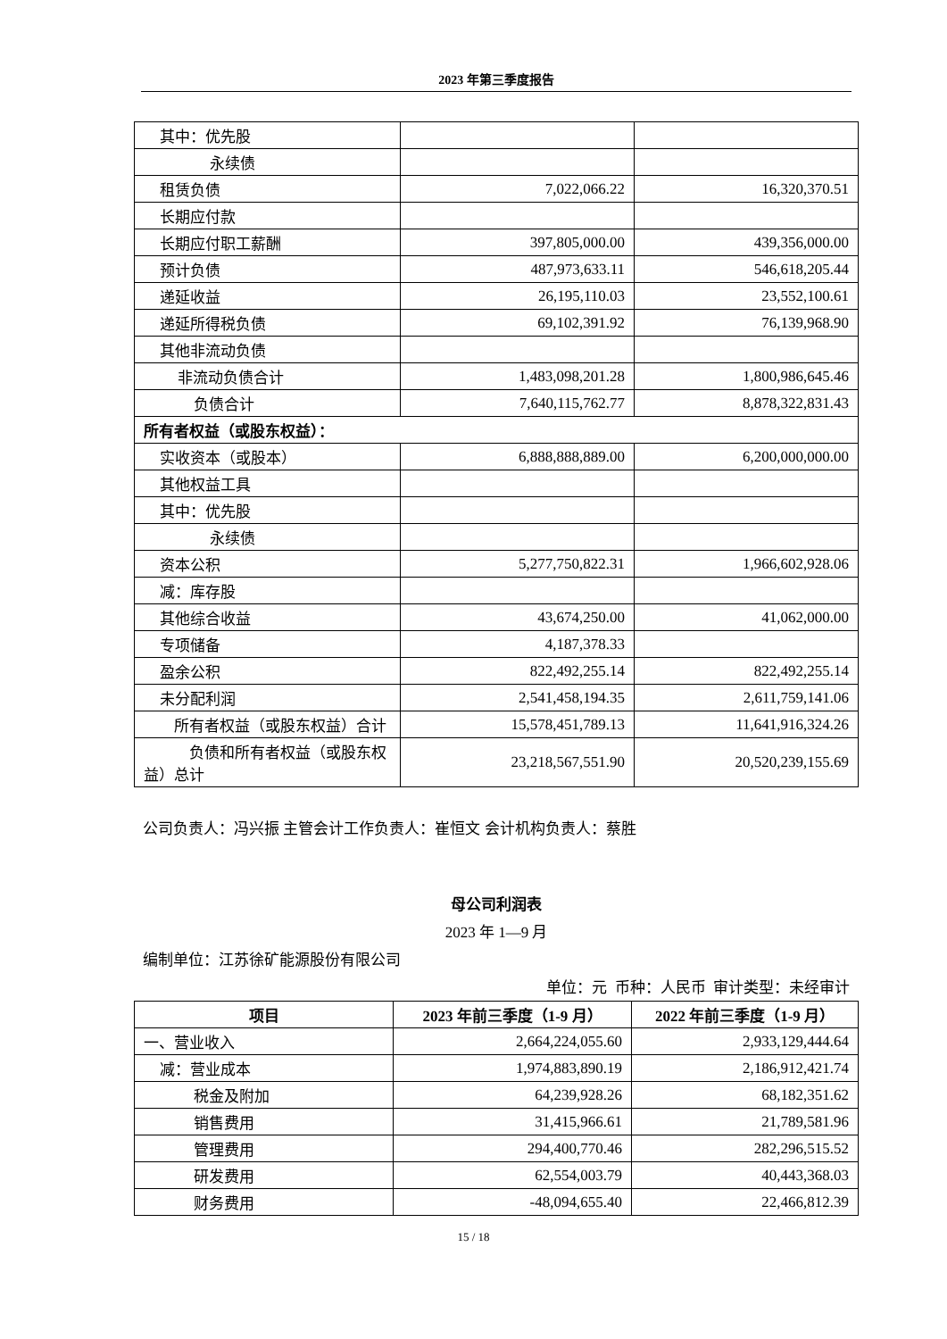2023 年第三季度报告
| 其中：优先股 | | |
| 永续债 | | |
| 租赁负债 | 7,022,066.22 | 16,320,370.51 |
| 长期应付款 | | |
| 长期应付职工薪酬 | 397,805,000.00 | 439,356,000.00 |
| 预计负债 | 487,973,633.11 | 546,618,205.44 |
| 递延收益 | 26,195,110.03 | 23,552,100.61 |
| 递延所得税负债 | 69,102,391.92 | 76,139,968.90 |
| 其他非流动负债 | | |
| 非流动负债合计 | 1,483,098,201.28 | 1,800,986,645.46 |
| 负债合计 | 7,640,115,762.77 | 8,878,322,831.43 |
| 所有者权益（或股东权益）： | | |
| 实收资本（或股本） | 6,888,888,889.00 | 6,200,000,000.00 |
| 其他权益工具 | | |
| 其中：优先股 | | |
| 永续债 | | |
| 资本公积 | 5,277,750,822.31 | 1,966,602,928.06 |
| 减：库存股 | | |
| 其他综合收益 | 43,674,250.00 | 41,062,000.00 |
| 专项储备 | 4,187,378.33 | |
| 盈余公积 | 822,492,255.14 | 822,492,255.14 |
| 未分配利润 | 2,541,458,194.35 | 2,611,759,141.06 |
| 所有者权益（或股东权益）合计 | 15,578,451,789.13 | 11,641,916,324.26 |
| 负债和所有者权益（或股东权益）总计 | 23,218,567,551.90 | 20,520,239,155.69 |
公司负责人：冯兴振 主管会计工作负责人：崔恒文 会计机构负责人：蔡胜
母公司利润表
2023 年 1—9 月
编制单位：江苏徐矿能源股份有限公司
单位：元 币种：人民币 审计类型：未经审计
| 项目 | 2023 年前三季度（1-9 月） | 2022 年前三季度（1-9 月） |
| --- | --- | --- |
| 一、营业收入 | 2,664,224,055.60 | 2,933,129,444.64 |
| 减：营业成本 | 1,974,883,890.19 | 2,186,912,421.74 |
| 税金及附加 | 64,239,928.26 | 68,182,351.62 |
| 销售费用 | 31,415,966.61 | 21,789,581.96 |
| 管理费用 | 294,400,770.46 | 282,296,515.52 |
| 研发费用 | 62,554,003.79 | 40,443,368.03 |
| 财务费用 | -48,094,655.40 | 22,466,812.39 |
15 / 18